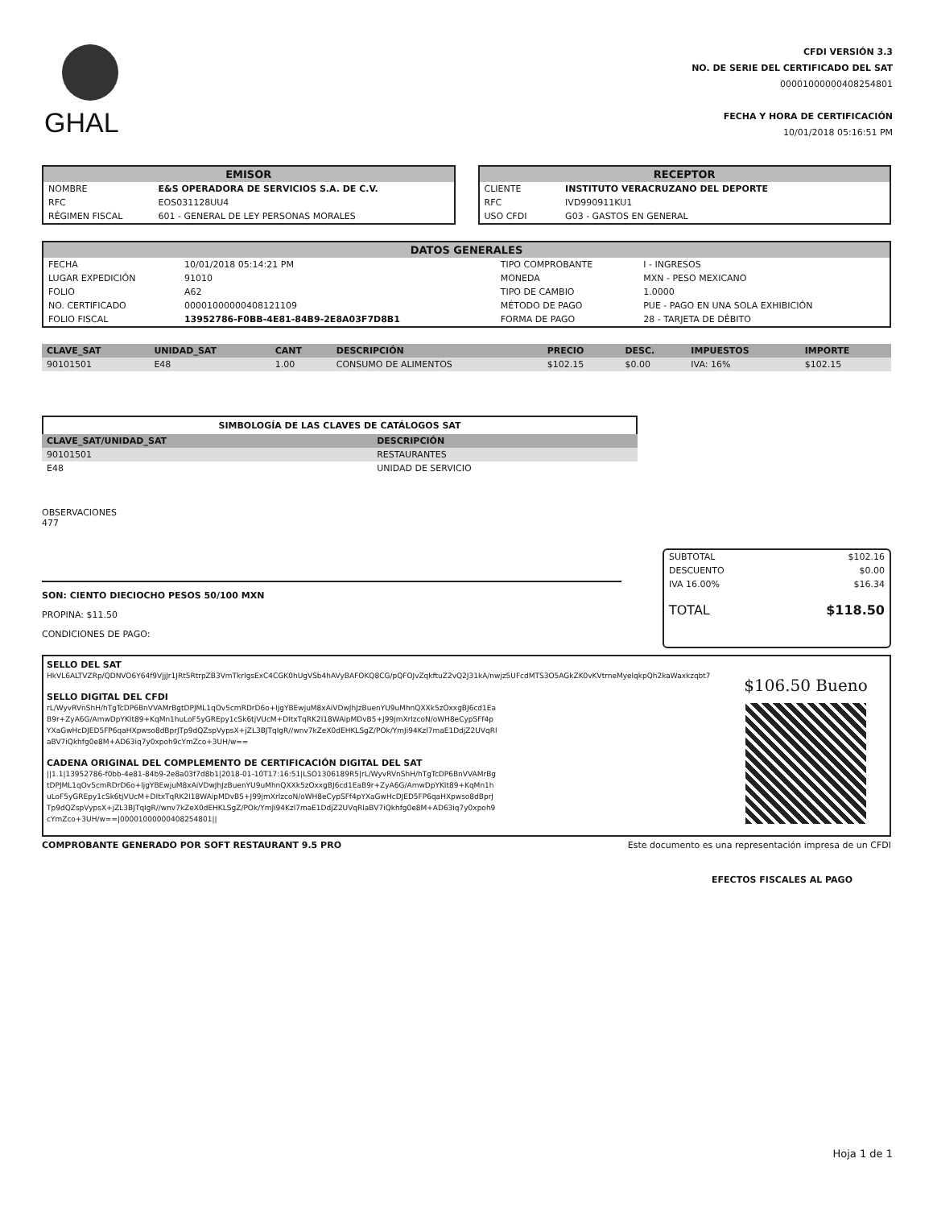GHAL
CFDI VERSIÓN 3.3
NO. DE SERIE DEL CERTIFICADO DEL SAT
00001000000408254801
FECHA Y HORA DE CERTIFICACIÓN
10/01/2018 05:16:51 PM
EMISOR
| NOMBRE | E&S OPERADORA DE SERVICIOS S.A. DE C.V. |
| RFC | EOS031128UU4 |
| RÉGIMEN FISCAL | 601 - GENERAL DE LEY PERSONAS MORALES |
RECEPTOR
| CLIENTE | INSTITUTO VERACRUZANO DEL DEPORTE |
| RFC | IVD990911KU1 |
| USO CFDI | G03 - GASTOS EN GENERAL |
DATOS GENERALES
| FECHA | 10/01/2018 05:14:21 PM | TIPO COMPROBANTE | I - INGRESOS |
| LUGAR EXPEDICIÓN | 91010 | MONEDA | MXN - PESO MEXICANO |
| FOLIO | A62 | TIPO DE CAMBIO | 1.0000 |
| NO. CERTIFICADO | 00001000000408121109 | MÉTODO DE PAGO | PUE - PAGO EN UNA SOLA EXHIBICIÓN |
| FOLIO FISCAL | 13952786-F0BB-4E81-84B9-2E8A03F7D8B1 | FORMA DE PAGO | 28 - TARJETA DE DÉBITO |
| CLAVE_SAT | UNIDAD_SAT | CANT | DESCRIPCIÓN | PRECIO | DESC. | IMPUESTOS | IMPORTE |
| --- | --- | --- | --- | --- | --- | --- | --- |
| 90101501 | E48 | 1.00 | CONSUMO DE ALIMENTOS | $102.15 | $0.00 | IVA: 16% | $102.15 |
SIMBOLOGÍA DE LAS CLAVES DE CATÁLOGOS SAT
| CLAVE_SAT/UNIDAD_SAT | DESCRIPCIÓN |
| --- | --- |
| 90101501 | RESTAURANTES |
| E48 | UNIDAD DE SERVICIO |
OBSERVACIONES
477
SON: CIENTO DIECIOCHO PESOS 50/100 MXN
PROPINA: $11.50
CONDICIONES DE PAGO:
| SUBTOTAL | $102.16 |
| DESCUENTO | $0.00 |
| IVA 16.00% | $16.34 |
| TOTAL | $118.50 |
SELLO DEL SAT
HkVL6ALTVZRp/QDNVO6Y64f9VjjJr1JRt5RtrpZB3VmTkrIgsExC4CGK0hUgVSb4hAVyBAFOKQ8CG/pQFOJvZqkftuZ2vQ2J31kA/nwjz5UFcdMTS3O5AGkZK0vKVtrneMyelqkpQh2kaWaxkzqbt7
SELLO DIGITAL DEL CFDI
rL/WyvRVnShH/hTgTcDP6BnVVAMrBgtDPJML1qOv5cmRDrD6o+ljgYBEwjuM8xAiVDwJhJzBuenYU9uMhnQXXk5zOxxgBJ6cd1EaB9r+ZyA6G/AmwDpYKIt89+KqMn1huLoF5yGREpy1cSk6tjVUcM+DItxTqRK2I18WAipMDvB5+J99jmXrlzcoN/oWH8eCypSFf4pYXaGwHcDJED5FP6qaHXpwso8dBprJTp9dQZspVypsX+jZL3BJTqIgR//wnv7kZeX0dEHKLSgZ/POk/YmJi94Kzl7maE1DdjZ2UVqRlaBV7iQkhfg0e8M+AD63iq7y0xpoh9cYmZco+3UH/w==
CADENA ORIGINAL DEL COMPLEMENTO DE CERTIFICACIÓN DIGITAL DEL SAT
||1.1|13952786-f0bb-4e81-84b9-2e8a03f7d8b1|2018-01-10T17:16:51|LSO1306189R5|rL/WyvRVnShH/hTgTcDP6BnVVAMrBgtDPJML1qOv5cmRDrD6o+ljgYBEwjuM8xAiVDwJhJzBuenYU9uMhnQXXk5zOxxgBJ6cd1EaB9r+ZyA6G/AmwDpYKIt89+KqMn1huLoF5yGREpy1cSk6tjVUcM+DItxTqRK2I18WAipMDvB5+J99jmXrlzcoN/oWH8eCypSFf4pYXaGwHcDJED5FP6qaHXpwso8dBprJTp9dQZspVypsX+jZL3BJTqIgR//wnv7kZeX0dEHKLSgZ/POk/YmJi94Kzl7maE1DdjZ2UVqRlaBV7iQkhfg0e8M+AD63iq7y0xpoh9cYmZco+3UH/w==|00001000000408254801||
$106.50 Bueno
COMPROBANTE GENERADO POR SOFT RESTAURANT 9.5 PRO Este documento es una representación impresa de un CFDI
EFECTOS FISCALES AL PAGO
Hoja 1 de 1